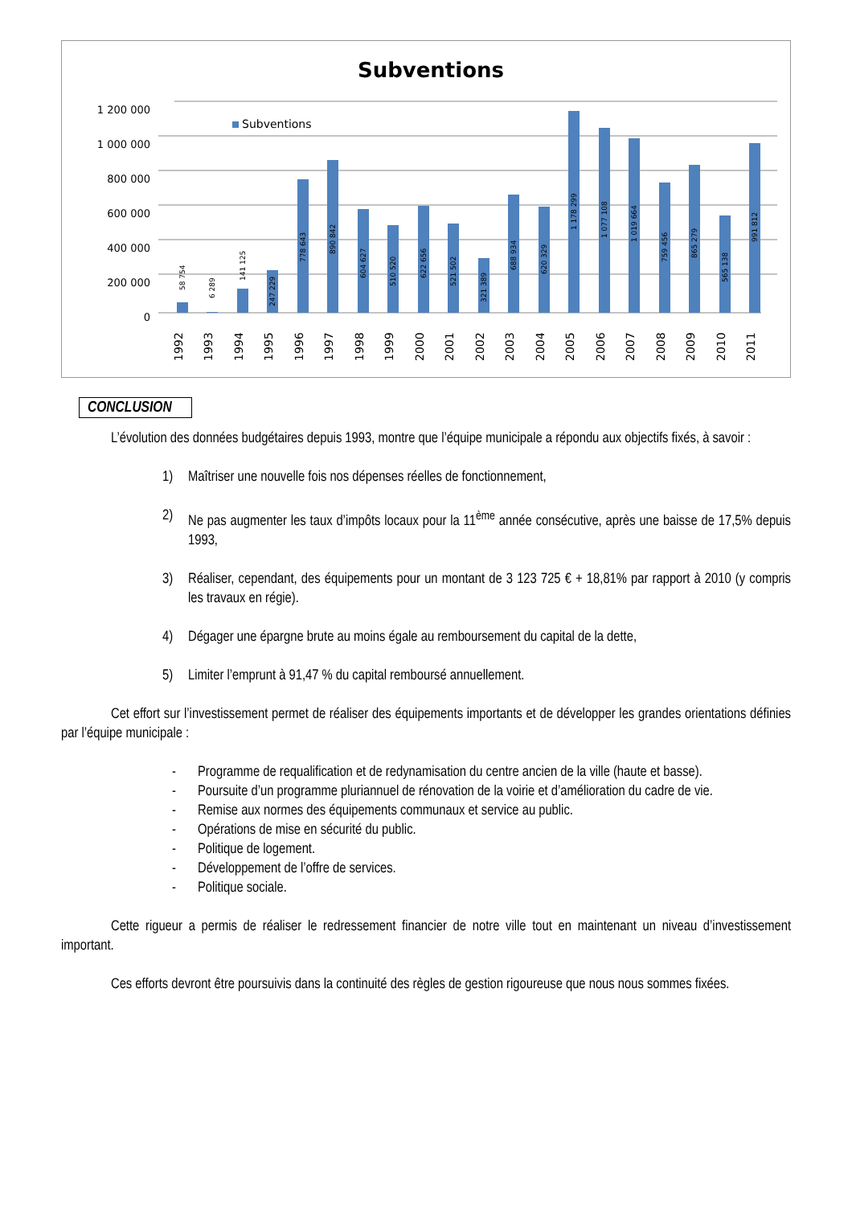Subventions
1 200 000
1 000 000
800 000
600 000
400 000
200 000
0
Subventions
1992
1993
1994
1995
1996
1997
1998
1999
2000
2001
2002
2003
2004
2005
2006
2007
2008
2009
2010
2011
58 754
6 289
141 125
247 229
778 643
890 842
604 627
510 520
622 656
521 502
321 389
688 934
620 329
1 178 299
1 077 108
1 019 664
759 456
865 279
565 138
991 812
CONCLUSION
L’évolution des données budgétaires depuis 1993, montre que l’équipe municipale a répondu aux objectifs fixés, à savoir :
1) Maîtriser une nouvelle fois nos dépenses réelles de fonctionnement,
2) Ne pas augmenter les taux d’impôts locaux pour la 11<sup>ème</sup> année consécutive, après une baisse de 17,5% depuis 1993,
3) Réaliser, cependant, des équipements pour un montant de 3 123 725 € + 18,81% par rapport à 2010 (y compris les travaux en régie).
4) Dégager une épargne brute au moins égale au remboursement du capital de la dette,
5) Limiter l’emprunt à 91,47 % du capital remboursé annuellement.
Cet effort sur l’investissement permet de réaliser des équipements importants et de développer les grandes orientations définies par l’équipe municipale :
- Programme de requalification et de redynamisation du centre ancien de la ville (haute et basse).
- Poursuite d’un programme pluriannuel de rénovation de la voirie et d’amélioration du cadre de vie.
- Remise aux normes des équipements communaux et service au public.
- Opérations de mise en sécurité du public.
- Politique de logement.
- Développement de l’offre de services.
- Politique sociale.
Cette rigueur a permis de réaliser le redressement financier de notre ville tout en maintenant un niveau d’investissement important.
Ces efforts devront être poursuivis dans la continuité des règles de gestion rigoureuse que nous nous sommes fixées.